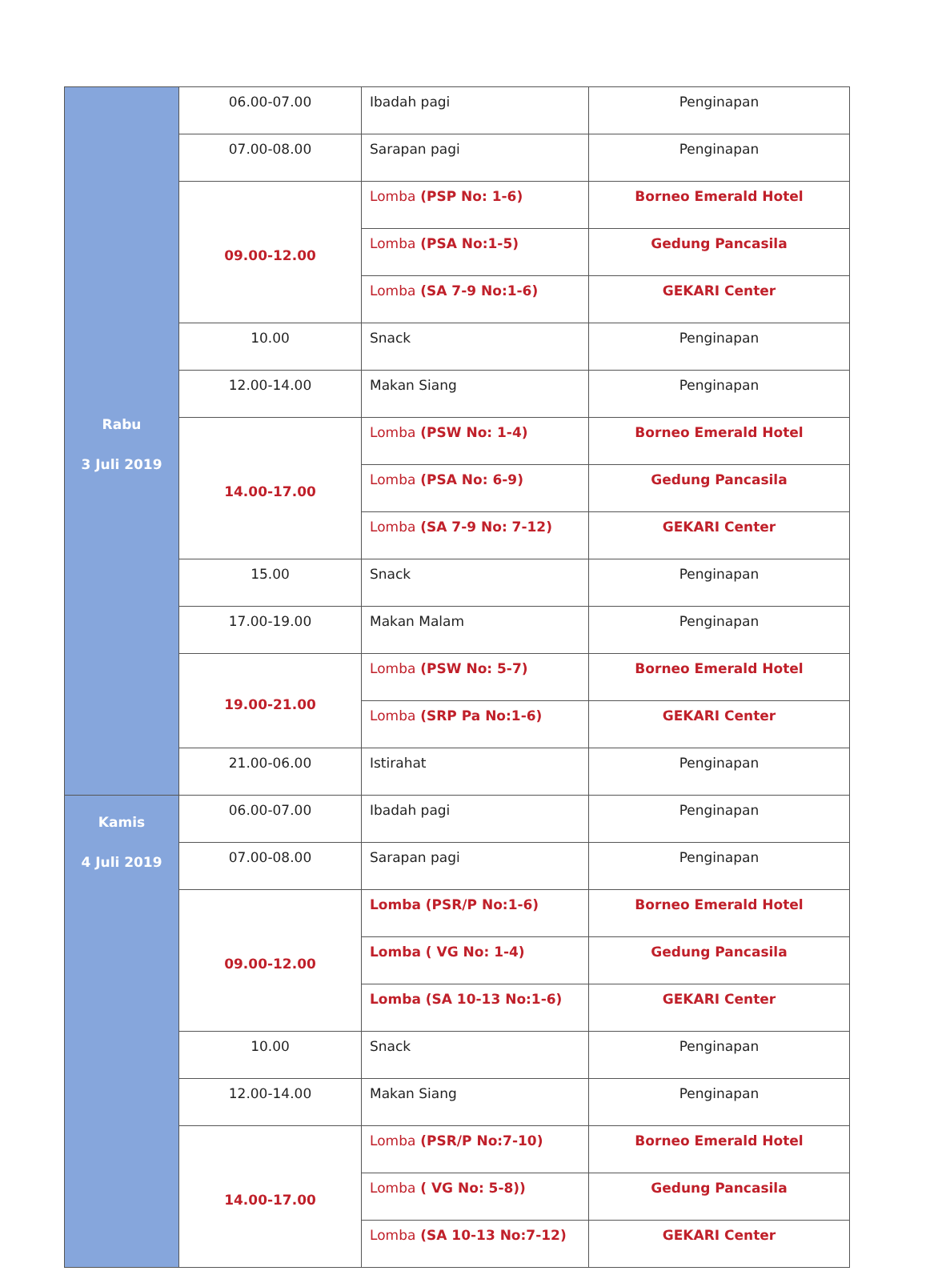| Rabu 3 Juli 2019 | 06.00-07.00 | Ibadah pagi | Penginapan |
| | 07.00-08.00 | Sarapan pagi | Penginapan |
| | 09.00-12.00 | Lomba (PSP No: 1-6) | Borneo Emerald Hotel |
| | | Lomba (PSA No:1-5) | Gedung Pancasila |
| | | Lomba (SA 7-9 No:1-6) | GEKARI Center |
| | 10.00 | Snack | Penginapan |
| | 12.00-14.00 | Makan Siang | Penginapan |
| | 14.00-17.00 | Lomba (PSW No: 1-4) | Borneo Emerald Hotel |
| | | Lomba (PSA No: 6-9) | Gedung Pancasila |
| | | Lomba (SA 7-9 No: 7-12) | GEKARI Center |
| | 15.00 | Snack | Penginapan |
| | 17.00-19.00 | Makan Malam | Penginapan |
| | 19.00-21.00 | Lomba (PSW No: 5-7) | Borneo Emerald Hotel |
| | | Lomba (SRP Pa No:1-6) | GEKARI Center |
| | 21.00-06.00 | Istirahat | Penginapan |
| Kamis 4 Juli 2019 | 06.00-07.00 | Ibadah pagi | Penginapan |
| | 07.00-08.00 | Sarapan pagi | Penginapan |
| | 09.00-12.00 | Lomba (PSR/P No:1-6) | Borneo Emerald Hotel |
| | | Lomba ( VG No: 1-4) | Gedung Pancasila |
| | | Lomba (SA 10-13 No:1-6) | GEKARI Center |
| | 10.00 | Snack | Penginapan |
| | 12.00-14.00 | Makan Siang | Penginapan |
| | 14.00-17.00 | Lomba (PSR/P No:7-10) | Borneo Emerald Hotel |
| | | Lomba ( VG No: 5-8)) | Gedung Pancasila |
| | | Lomba (SA 10-13 No:7-12) | GEKARI Center |